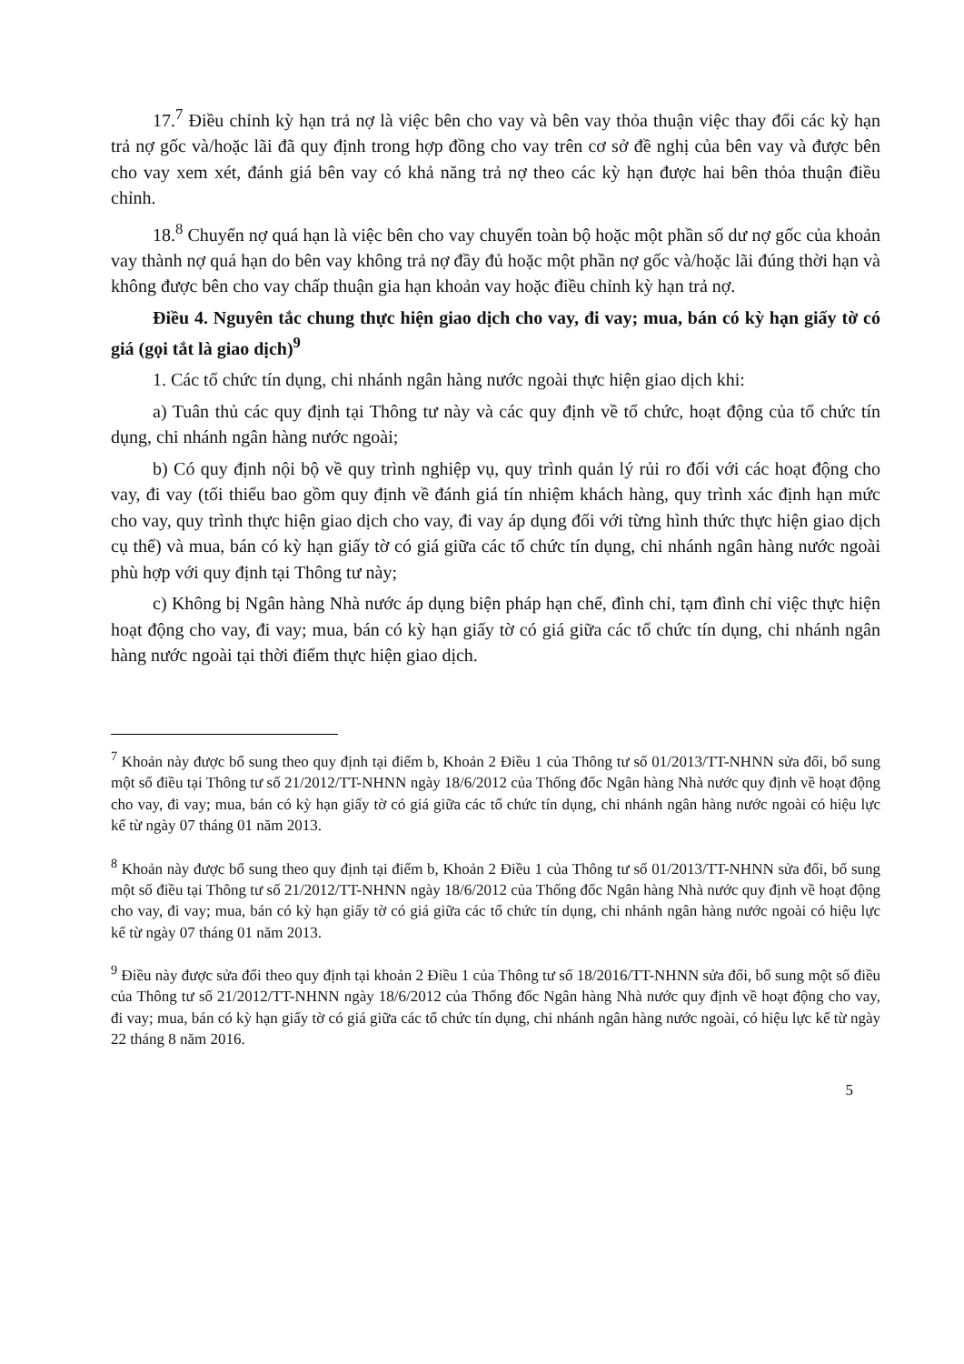17.<sup>7</sup> Điều chỉnh kỳ hạn trả nợ là việc bên cho vay và bên vay thỏa thuận việc thay đổi các kỳ hạn trả nợ gốc và/hoặc lãi đã quy định trong hợp đồng cho vay trên cơ sở đề nghị của bên vay và được bên cho vay xem xét, đánh giá bên vay có khả năng trả nợ theo các kỳ hạn được hai bên thỏa thuận điều chỉnh.
18.<sup>8</sup> Chuyển nợ quá hạn là việc bên cho vay chuyển toàn bộ hoặc một phần số dư nợ gốc của khoản vay thành nợ quá hạn do bên vay không trả nợ đầy đủ hoặc một phần nợ gốc và/hoặc lãi đúng thời hạn và không được bên cho vay chấp thuận gia hạn khoản vay hoặc điều chỉnh kỳ hạn trả nợ.
Điều 4. Nguyên tắc chung thực hiện giao dịch cho vay, đi vay; mua, bán có kỳ hạn giấy tờ có giá (gọi tắt là giao dịch)<sup>9</sup>
1. Các tổ chức tín dụng, chi nhánh ngân hàng nước ngoài thực hiện giao dịch khi:
a) Tuân thủ các quy định tại Thông tư này và các quy định về tổ chức, hoạt động của tổ chức tín dụng, chi nhánh ngân hàng nước ngoài;
b) Có quy định nội bộ về quy trình nghiệp vụ, quy trình quản lý rủi ro đối với các hoạt động cho vay, đi vay (tối thiểu bao gồm quy định về đánh giá tín nhiệm khách hàng, quy trình xác định hạn mức cho vay, quy trình thực hiện giao dịch cho vay, đi vay áp dụng đối với từng hình thức thực hiện giao dịch cụ thể) và mua, bán có kỳ hạn giấy tờ có giá giữa các tổ chức tín dụng, chi nhánh ngân hàng nước ngoài phù hợp với quy định tại Thông tư này;
c) Không bị Ngân hàng Nhà nước áp dụng biện pháp hạn chế, đình chỉ, tạm đình chỉ việc thực hiện hoạt động cho vay, đi vay; mua, bán có kỳ hạn giấy tờ có giá giữa các tổ chức tín dụng, chi nhánh ngân hàng nước ngoài tại thời điểm thực hiện giao dịch.
<sup>7</sup> Khoản này được bổ sung theo quy định tại điểm b, Khoản 2 Điều 1 của Thông tư số 01/2013/TT-NHNN sửa đổi, bổ sung một số điều tại Thông tư số 21/2012/TT-NHNN ngày 18/6/2012 của Thống đốc Ngân hàng Nhà nước quy định về hoạt động cho vay, đi vay; mua, bán có kỳ hạn giấy tờ có giá giữa các tổ chức tín dụng, chi nhánh ngân hàng nước ngoài có hiệu lực kể từ ngày 07 tháng 01 năm 2013.
<sup>8</sup> Khoản này được bổ sung theo quy định tại điểm b, Khoản 2 Điều 1 của Thông tư số 01/2013/TT-NHNN sửa đổi, bổ sung một số điều tại Thông tư số 21/2012/TT-NHNN ngày 18/6/2012 của Thống đốc Ngân hàng Nhà nước quy định về hoạt động cho vay, đi vay; mua, bán có kỳ hạn giấy tờ có giá giữa các tổ chức tín dụng, chi nhánh ngân hàng nước ngoài có hiệu lực kể từ ngày 07 tháng 01 năm 2013.
<sup>9</sup> Điều này được sửa đổi theo quy định tại khoản 2 Điều 1 của Thông tư số 18/2016/TT-NHNN sửa đổi, bổ sung một số điều của Thông tư số 21/2012/TT-NHNN ngày 18/6/2012 của Thống đốc Ngân hàng Nhà nước quy định về hoạt động cho vay, đi vay; mua, bán có kỳ hạn giấy tờ có giá giữa các tổ chức tín dụng, chi nhánh ngân hàng nước ngoài, có hiệu lực kể từ ngày 22 tháng 8 năm 2016.
5